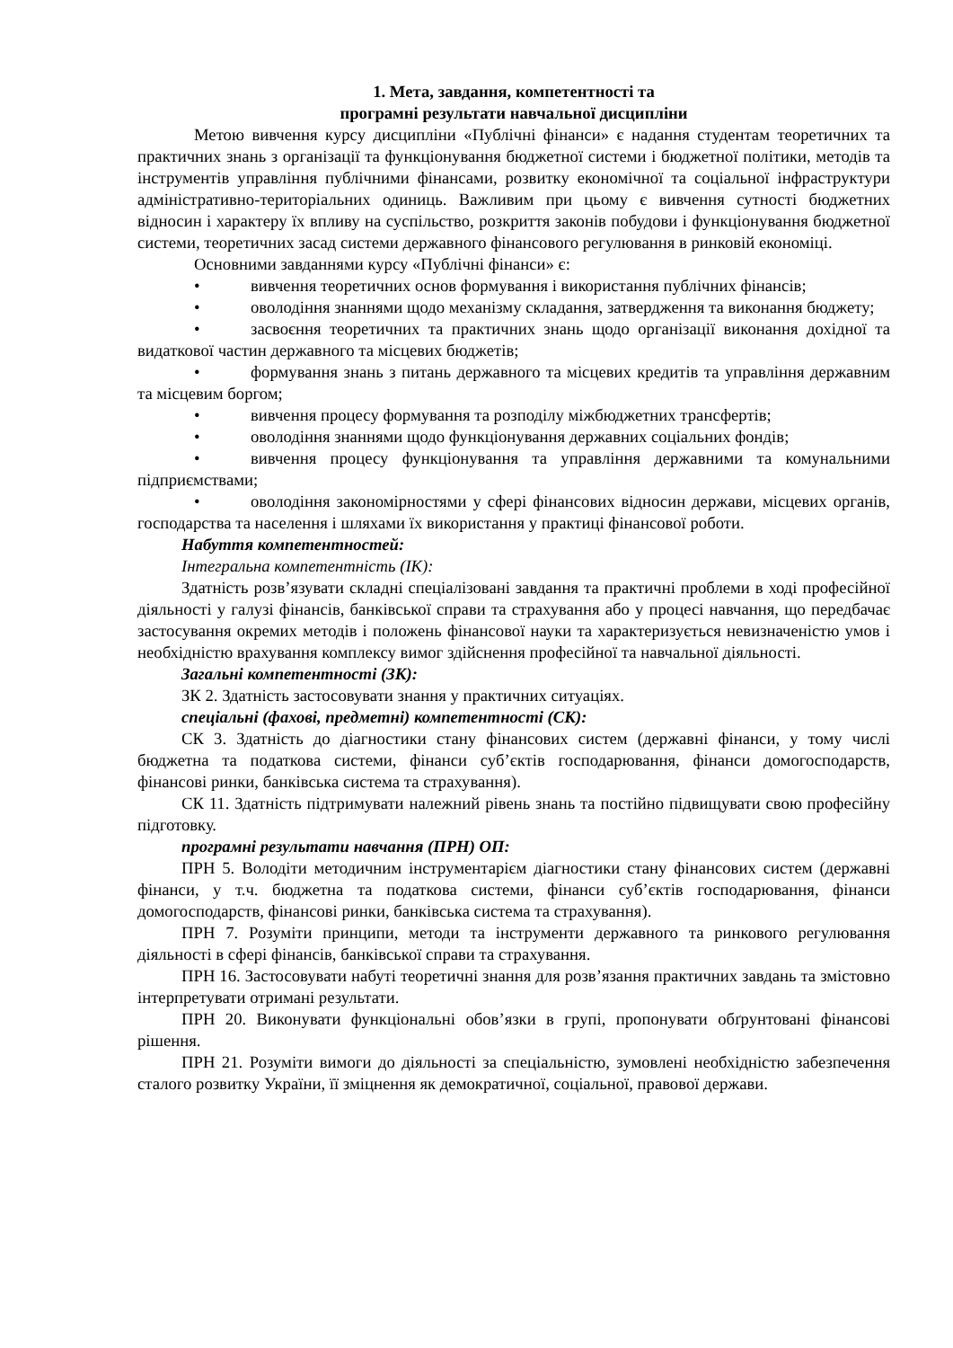1. Мета, завдання, компетентності та
програмні результати навчальної дисципліни
Метою вивчення курсу дисципліни «Публічні фінанси» є надання студентам теоретичних та практичних знань з організації та функціонування бюджетної системи і бюджетної політики, методів та інструментів управління публічними фінансами, розвитку економічної та соціальної інфраструктури адміністративно-територіальних одиниць. Важливим при цьому є вивчення сутності бюджетних відносин і характеру їх впливу на суспільство, розкриття законів побудови і функціонування бюджетної системи, теоретичних засад системи державного фінансового регулювання в ринковій економіці.
Основними завданнями курсу «Публічні фінанси» є:
• вивчення теоретичних основ формування і використання публічних фінансів;
• оволодіння знаннями щодо механізму складання, затвердження та виконання бюджету;
• засвоєння теоретичних та практичних знань щодо організації виконання дохідної та видаткової частин державного та місцевих бюджетів;
• формування знань з питань державного та місцевих кредитів та управління державним та місцевим боргом;
• вивчення процесу формування та розподілу міжбюджетних трансфертів;
• оволодіння знаннями щодо функціонування державних соціальних фондів;
• вивчення процесу функціонування та управління державними та комунальними підприємствами;
• оволодіння закономірностями у сфері фінансових відносин держави, місцевих органів, господарства та населення і шляхами їх використання у практиці фінансової роботи.
Набуття компетентностей:
Інтегральна компетентність (ІК):
Здатність розв’язувати складні спеціалізовані завдання та практичні проблеми в ході професійної діяльності у галузі фінансів, банківської справи та страхування або у процесі навчання, що передбачає застосування окремих методів і положень фінансової науки та характеризується невизначеністю умов і необхідністю врахування комплексу вимог здійснення професійної та навчальної діяльності.
Загальні компетентності (ЗК):
ЗК 2. Здатність застосовувати знання у практичних ситуаціях.
спеціальні (фахові, предметні) компетентності (СК):
СК 3. Здатність до діагностики стану фінансових систем (державні фінанси, у тому числі бюджетна та податкова системи, фінанси суб’єктів господарювання, фінанси домогосподарств, фінансові ринки, банківська система та страхування).
СК 11. Здатність підтримувати належний рівень знань та постійно підвищувати свою професійну підготовку.
програмні результати навчання (ПРН) ОП:
ПРН 5. Володіти методичним інструментарієм діагностики стану фінансових систем (державні фінанси, у т.ч. бюджетна та податкова системи, фінанси суб’єктів господарювання, фінанси домогосподарств, фінансові ринки, банківська система та страхування).
ПРН 7. Розуміти принципи, методи та інструменти державного та ринкового регулювання діяльності в сфері фінансів, банківської справи та страхування.
ПРН 16. Застосовувати набуті теоретичні знання для розв’язання практичних завдань та змістовно інтерпретувати отримані результати.
ПРН 20. Виконувати функціональні обов’язки в групі, пропонувати обґрунтовані фінансові рішення.
ПРН 21. Розуміти вимоги до діяльності за спеціальністю, зумовлені необхідністю забезпечення сталого розвитку України, її зміцнення як демократичної, соціальної, правової держави.